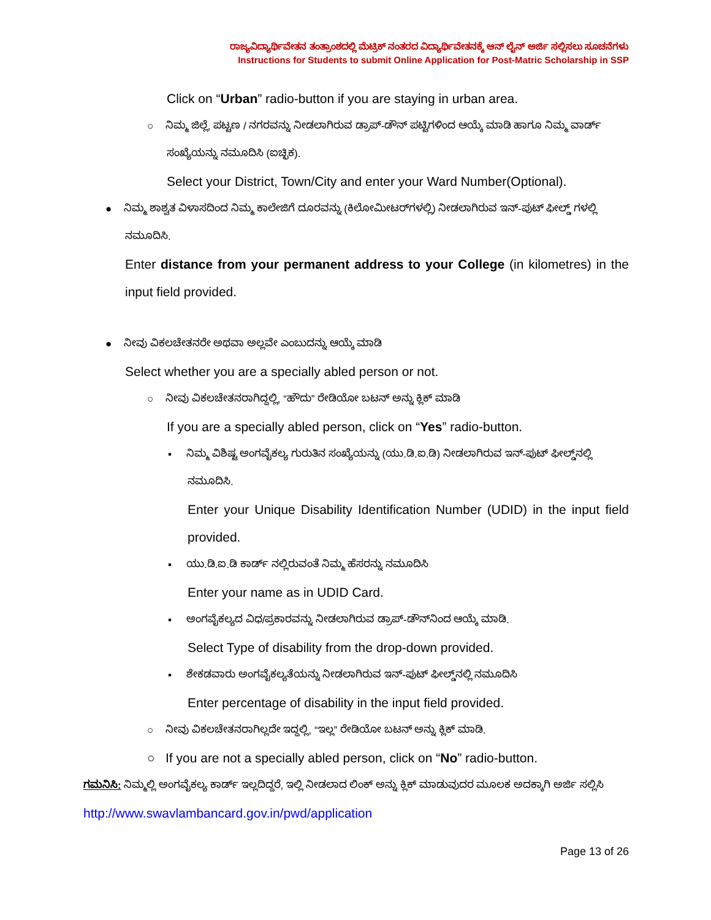ರಾಜ್ಯವಿದ್ಯಾರ್ಥಿವೇತನ ತಂತ್ರಾಂಶದಲ್ಲಿ ಮೆಟ್ರಿಕ್ ನಂತರದ ವಿದ್ಯಾರ್ಥಿವೇತನಕ್ಕೆ ಆನ್ ಲೈನ್ ಅರ್ಜಿ ಸಲ್ಲಿಸಲು ಸೂಚನೆಗಳು
Instructions for Students to submit Online Application for Post-Matric Scholarship in SSP
Click on “Urban” radio-button if you are staying in urban area.
○ ನಿಮ್ಮ ಜಿಲ್ಲೆ, ಪಟ್ಟಣ / ನಗರವನ್ನು ನೀಡಲಾಗಿರುವ ಡ್ರಾಪ್-ಡೌನ್ ಪಟ್ಟಿಗಳಿಂದ ಆಯ್ಕೆ ಮಾಡಿ ಹಾಗೂ ನಿಮ್ಮ ವಾರ್ಡ್ ಸಂಖ್ಯೆಯನ್ನು ನಮೂದಿಸಿ (ಐಚ್ಛಿಕ).
Select your District, Town/City and enter your Ward Number(Optional).
● ನಿಮ್ಮ ಶಾಶ್ವತ ವಿಳಾಸದಿಂದ ನಿಮ್ಮ ಕಾಲೇಜಿಗೆ ದೂರವನ್ನು (ಕಿಲೋಮೀಟರ್‌ಗಳಲ್ಲಿ) ನೀಡಲಾಗಿರುವ ಇನ್-ಪುಟ್ ಫೀಲ್ಡ್ ಗಳಲ್ಲಿ ನಮೂದಿಸಿ.
Enter distance from your permanent address to your College (in kilometres) in the input field provided.
● ನೀವು ವಿಕಲಚೇತನರೇ ಅಥವಾ ಅಲ್ಲವೇ ಎಂಬುದನ್ನು ಆಯ್ಕೆ ಮಾಡಿ
Select whether you are a specially abled person or not.
○ ನೀವು ವಿಕಲಚೇತನರಾಗಿದ್ದಲ್ಲಿ, “ಹೌದು” ರೇಡಿಯೋ ಬಟನ್ ಅನ್ನು ಕ್ಲಿಕ್ ಮಾಡಿ
If you are a specially abled person, click on “Yes” radio-button.
▪ ನಿಮ್ಮ ವಿಶಿಷ್ಟ ಅಂಗವೈಕಲ್ಯ ಗುರುತಿನ ಸಂಖ್ಯೆಯನ್ನು (ಯು.ಡಿ.ಐ.ಡಿ) ನೀಡಲಾಗಿರುವ ಇನ್-ಪುಟ್ ಫೀಲ್ಡ್‌ನಲ್ಲಿ ನಮೂದಿಸಿ.
Enter your Unique Disability Identification Number (UDID) in the input field provided.
▪ ಯು.ಡಿ.ಐ.ಡಿ ಕಾರ್ಡ್ ನಲ್ಲಿರುವಂತೆ ನಿಮ್ಮ ಹೆಸರನ್ನು ನಮೂದಿಸಿ
Enter your name as in UDID Card.
▪ ಅಂಗವೈಕಲ್ಯದ ವಿಧ/ಪ್ರಕಾರವನ್ನು ನೀಡಲಾಗಿರುವ ಡ್ರಾಪ್-ಡೌನ್‌ನಿಂದ ಆಯ್ಕೆ ಮಾಡಿ.
Select Type of disability from the drop-down provided.
▪ ಶೇಕಡವಾರು ಅಂಗವೈಕಲ್ಯತೆಯನ್ನು ನೀಡಲಾಗಿರುವ ಇನ್-ಪುಟ್ ಫೀಲ್ಡ್‌ನಲ್ಲಿ ನಮೂದಿಸಿ
Enter percentage of disability in the input field provided.
○ ನೀವು ವಿಕಲಚೇತನರಾಗಿಲ್ಲದೇ ಇದ್ದಲ್ಲಿ, “ಇಲ್ಲ” ರೇಡಿಯೋ ಬಟನ್ ಅನ್ನು ಕ್ಲಿಕ್ ಮಾಡಿ.
○ If you are not a specially abled person, click on “No” radio-button.
ಗಮನಿಸಿ: ನಿಮ್ಮಲ್ಲಿ ಅಂಗವೈಕಲ್ಯ ಕಾರ್ಡ್ ಇಲ್ಲದಿದ್ದರೆ, ಇಲ್ಲಿ ನೀಡಲಾದ ಲಿಂಕ್ ಅನ್ನು ಕ್ಲಿಕ್ ಮಾಡುವುದರ ಮೂಲಕ ಅದಕ್ಕಾಗಿ ಅರ್ಜಿ ಸಲ್ಲಿಸಿ http://www.swavlambancard.gov.in/pwd/application
Page 13 of 26